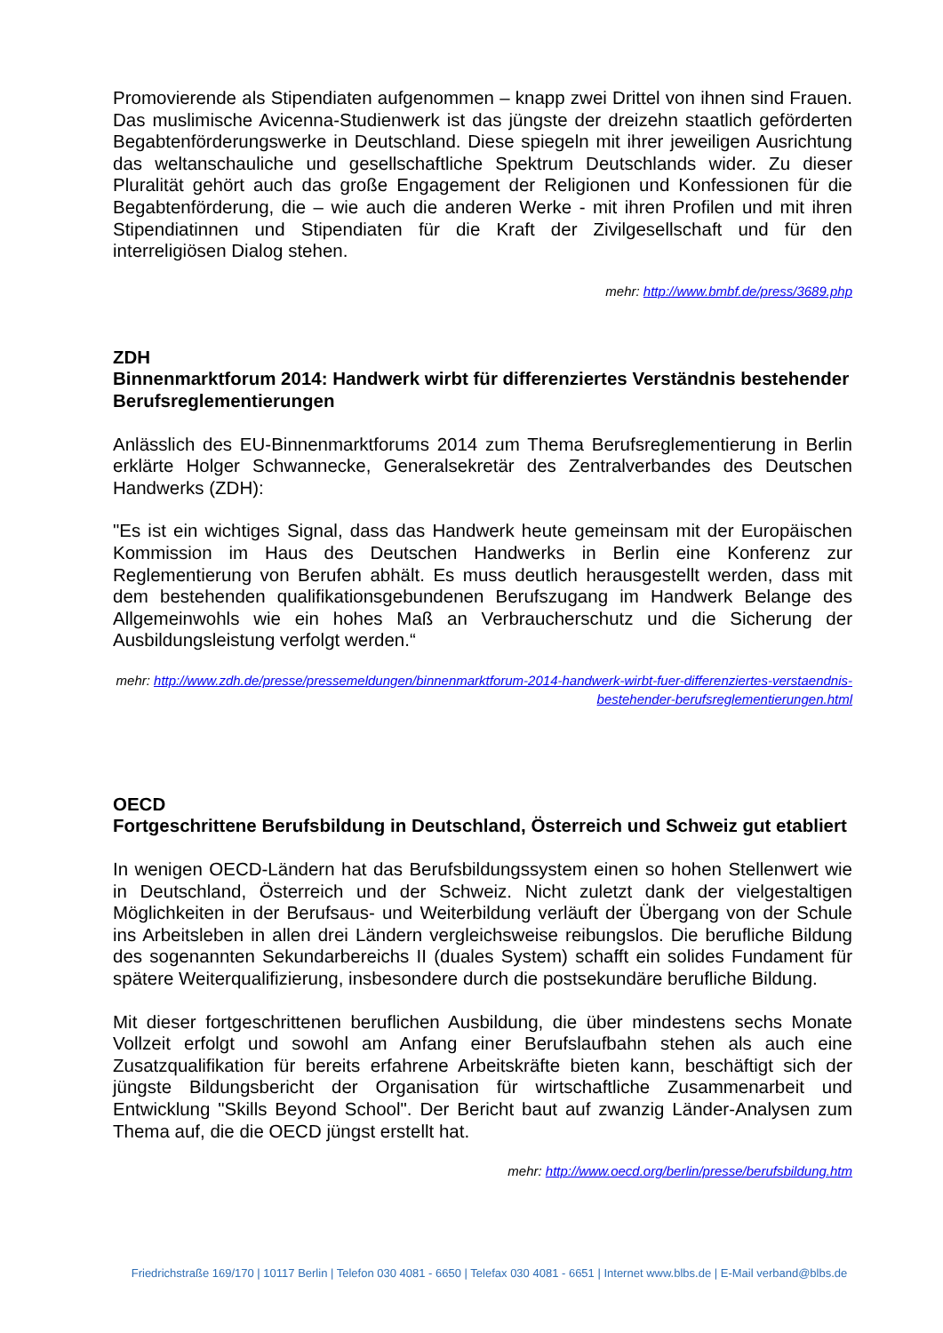Promovierende als Stipendiaten aufgenommen – knapp zwei Drittel von ihnen sind Frauen. Das muslimische Avicenna-Studienwerk ist das jüngste der dreizehn staatlich geförderten Begabtenförderungswerke in Deutschland. Diese spiegeln mit ihrer jeweiligen Ausrichtung das weltanschauliche und gesellschaftliche Spektrum Deutschlands wider. Zu dieser Pluralität gehört auch das große Engagement der Religionen und Konfessionen für die Begabtenförderung, die – wie auch die anderen Werke - mit ihren Profilen und mit ihren Stipendiatinnen und Stipendiaten für die Kraft der Zivilgesellschaft und für den interreligiösen Dialog stehen.
mehr: http://www.bmbf.de/press/3689.php
ZDH
Binnenmarktforum 2014: Handwerk wirbt für differenziertes Verständnis bestehender Berufsreglementierungen
Anlässlich des EU-Binnenmarktforums 2014 zum Thema Berufsreglementierung in Berlin erklärte Holger Schwannecke, Generalsekretär des Zentralverbandes des Deutschen Handwerks (ZDH):
"Es ist ein wichtiges Signal, dass das Handwerk heute gemeinsam mit der Europäischen Kommission im Haus des Deutschen Handwerks in Berlin eine Konferenz zur Reglementierung von Berufen abhält. Es muss deutlich herausgestellt werden, dass mit dem bestehenden qualifikationsgebundenen Berufszugang im Handwerk Belange des Allgemeinwohls wie ein hohes Maß an Verbraucherschutz und die Sicherung der Ausbildungsleistung verfolgt werden.“
mehr: http://www.zdh.de/presse/pressemeldungen/binnenmarktforum-2014-handwerk-wirbt-fuer-differenziertes-verstaendnis-bestehender-berufsreglementierungen.html
OECD
Fortgeschrittene Berufsbildung in Deutschland, Österreich und Schweiz gut etabliert
In wenigen OECD-Ländern hat das Berufsbildungssystem einen so hohen Stellenwert wie in Deutschland, Österreich und der Schweiz. Nicht zuletzt dank der vielgestaltigen Möglichkeiten in der Berufsaus- und Weiterbildung verläuft der Übergang von der Schule ins Arbeitsleben in allen drei Ländern vergleichsweise reibungslos. Die berufliche Bildung des sogenannten Sekundarbereichs II (duales System) schafft ein solides Fundament für spätere Weiterqualifizierung, insbesondere durch die postsekundäre berufliche Bildung.
Mit dieser fortgeschrittenen beruflichen Ausbildung, die über mindestens sechs Monate Vollzeit erfolgt und sowohl am Anfang einer Berufslaufbahn stehen als auch eine Zusatzqualifikation für bereits erfahrene Arbeitskräfte bieten kann, beschäftigt sich der jüngste Bildungsbericht der Organisation für wirtschaftliche Zusammenarbeit und Entwicklung "Skills Beyond School". Der Bericht baut auf zwanzig Länder-Analysen zum Thema auf, die die OECD jüngst erstellt hat.
mehr: http://www.oecd.org/berlin/presse/berufsbildung.htm
Friedrichstraße 169/170 | 10117 Berlin | Telefon 030 4081 - 6650 | Telefax 030 4081 - 6651 | Internet www.blbs.de | E-Mail verband@blbs.de